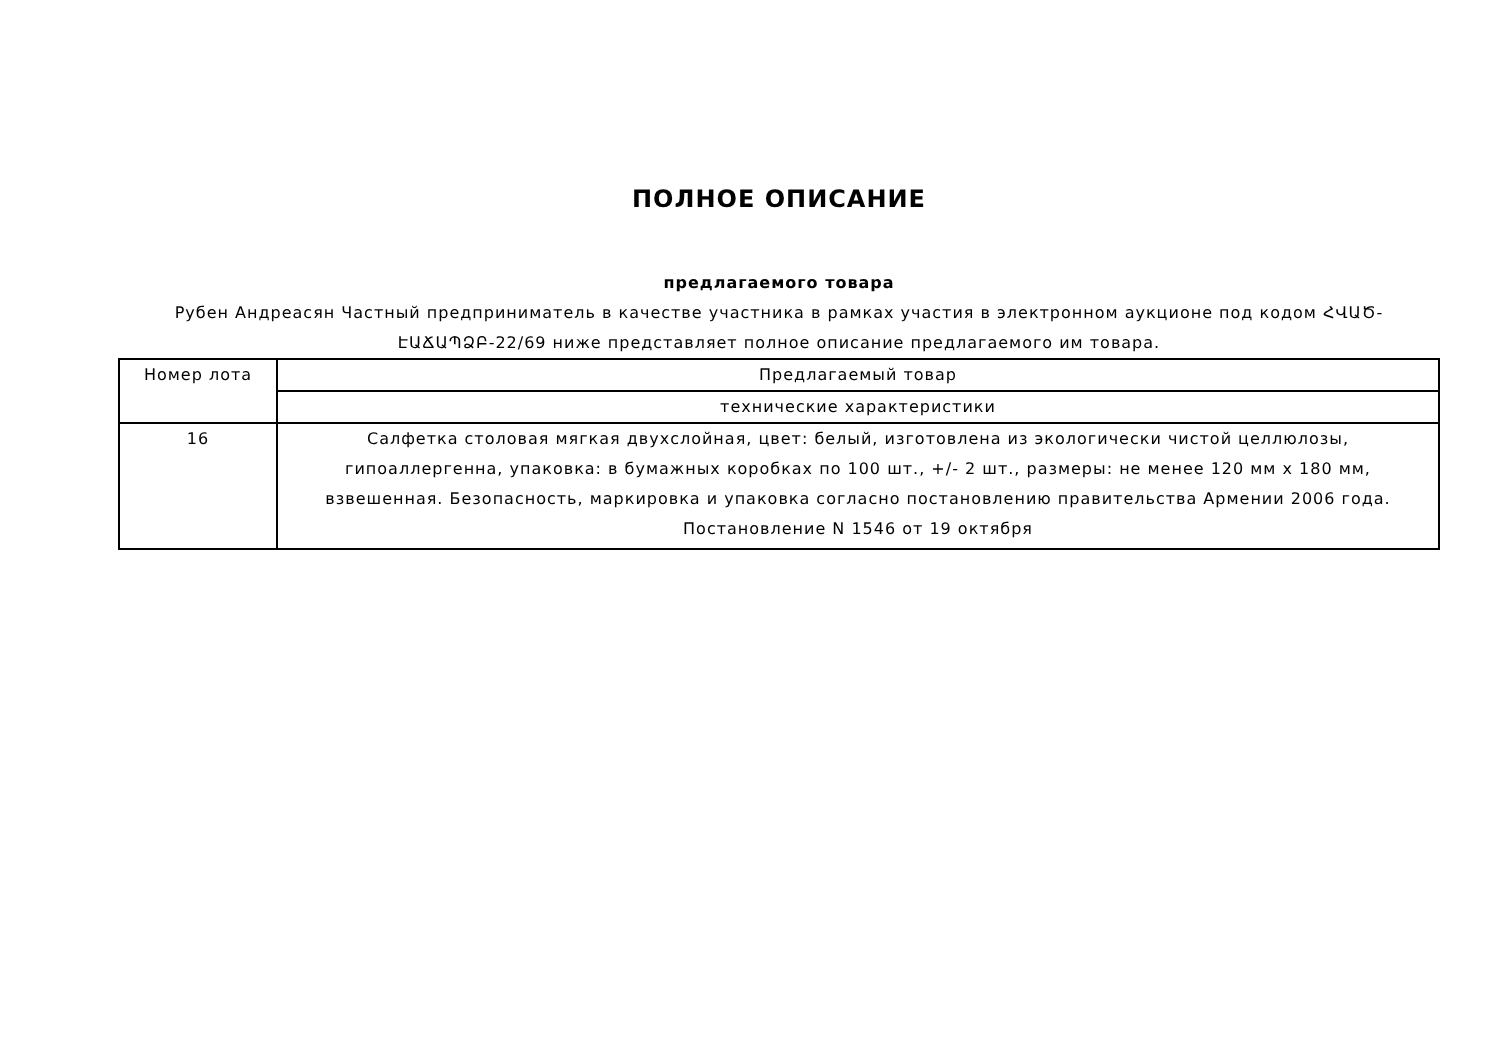ПОЛНОЕ ОПИСАНИЕ
предлагаемого товара
Рубен Андреасян Частный предприниматель в качестве участника в рамках участия в электронном аукционе под кодом ՀՎԱԾ-ԷԱՃԱՊՁԲ-22/69 ниже представляет полное описание предлагаемого им товара.
| Номер лота | Предлагаемый товар |
| | технические характеристики |
| 16 | Салфетка столовая мягкая двухслойная, цвет: белый, изготовлена из экологически чистой целлюлозы, гипоаллергенна, упаковка: в бумажных коробках по 100 шт., +/- 2 шт., размеры: не менее 120 мм x 180 мм, взвешенная. Безопасность, маркировка и упаковка согласно постановлению правительства Армении 2006 года. Постановление N 1546 от 19 октября |